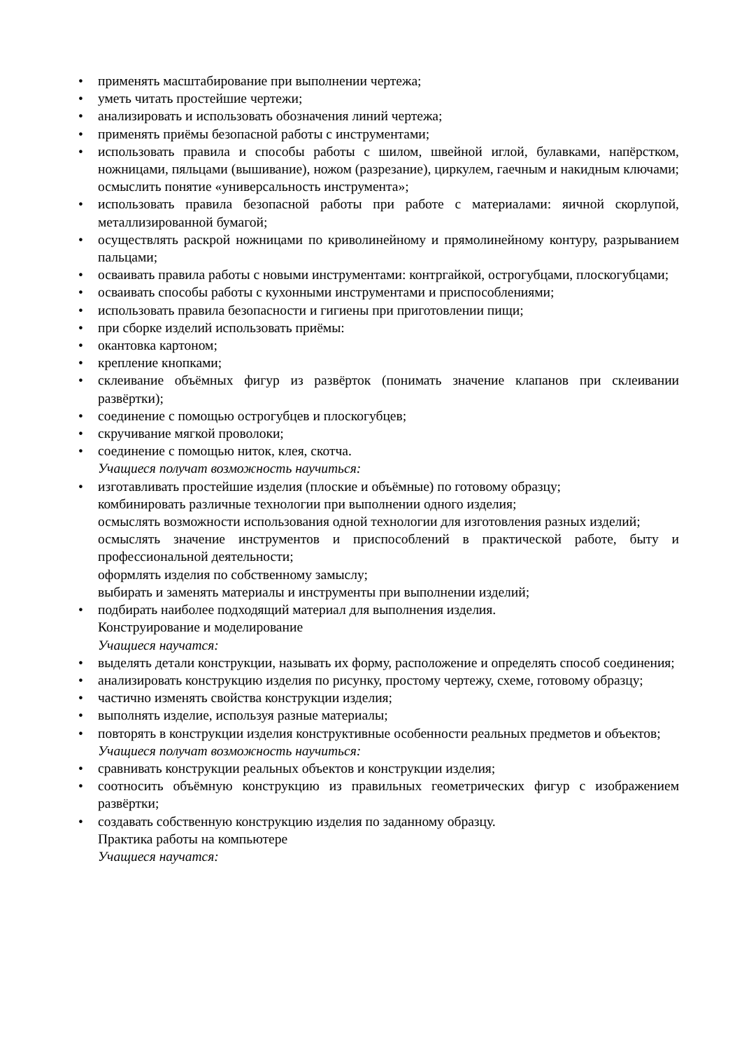• применять масштабирование при выполнении чертежа;
• уметь читать простейшие чертежи;
• анализировать и использовать обозначения линий чертежа;
• применять приёмы безопасной работы с инструментами;
• использовать правила и способы работы с шилом, швейной иглой, булавками, напёрстком, ножницами, пяльцами (вышивание), ножом (разрезание), циркулем, гаечным и накидным ключами; осмыслить понятие «универсальность инструмента»;
• использовать правила безопасной работы при работе с материалами: яичной скорлупой, металлизированной бумагой;
• осуществлять раскрой ножницами по криволинейному и прямолинейному контуру, разрыванием пальцами;
• осваивать правила работы с новыми инструментами: контргайкой, острогубцами, плоскогубцами;
• осваивать способы работы с кухонными инструментами и приспособлениями;
• использовать правила безопасности и гигиены при приготовлении пищи;
• при сборке изделий использовать приёмы:
• окантовка картоном;
• крепление кнопками;
• склеивание объёмных фигур из развёрток (понимать значение клапанов при склеивании развёртки);
• соединение с помощью острогубцев и плоскогубцев;
• скручивание мягкой проволоки;
• соединение с помощью ниток, клея, скотча.
Учащиеся получат возможность научиться:
• изготавливать простейшие изделия (плоские и объёмные) по готовому образцу;
комбинировать различные технологии при выполнении одного изделия;
осмыслять возможности использования одной технологии для изготовления разных изделий;
осмыслять значение инструментов и приспособлений в практической работе, быту и профессиональной деятельности;
оформлять изделия по собственному замыслу;
выбирать и заменять материалы и инструменты при выполнении изделий;
• подбирать наиболее подходящий материал для выполнения изделия.
Конструирование и моделирование
Учащиеся научатся:
• выделять детали конструкции, называть их форму, расположение и определять способ соединения;
• анализировать конструкцию изделия по рисунку, простому чертежу, схеме, готовому образцу;
• частично изменять свойства конструкции изделия;
• выполнять изделие, используя разные материалы;
• повторять в конструкции изделия конструктивные особенности реальных предметов и объектов;
Учащиеся получат возможность научиться:
• сравнивать конструкции реальных объектов и конструкции изделия;
• соотносить объёмную конструкцию из правильных геометрических фигур с изображением развёртки;
• создавать собственную конструкцию изделия по заданному образцу.
Практика работы на компьютере
Учащиеся научатся: